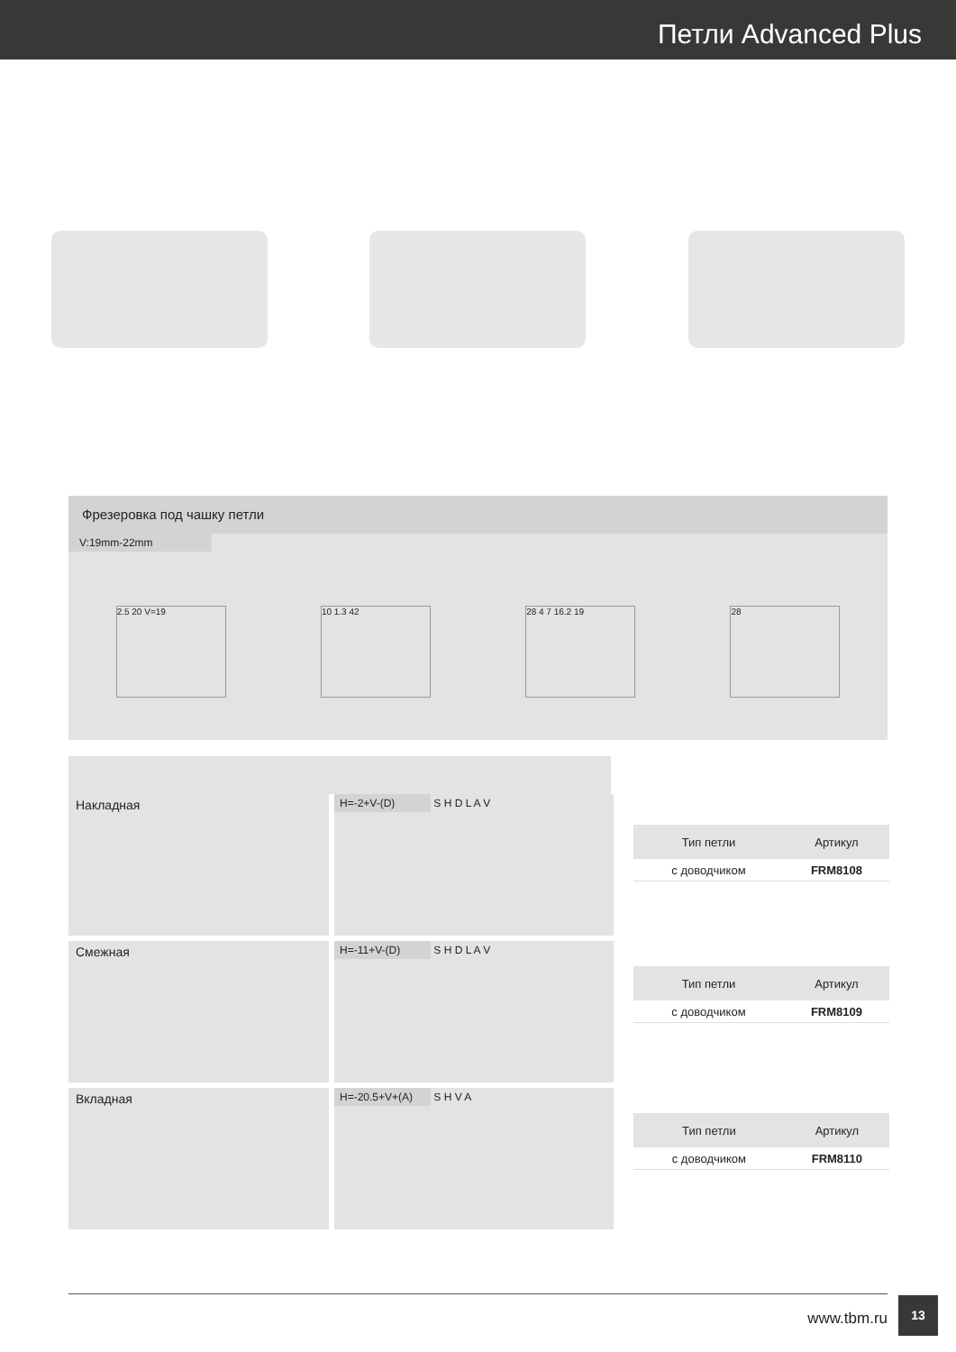Петли Advanced Plus
Фрезеровка под чашку петли
V:19mm-22mm
2.5 20 V=19 10 1.3 42 28 4 7 16.2 19 28
Накладная
H=-2+V-(D) S H D L A V
| Тип петли | Артикул |
| --- | --- |
| с доводчиком | FRM8108 |
Смежная
H=-11+V-(D) S H D L A V
| Тип петли | Артикул |
| --- | --- |
| с доводчиком | FRM8109 |
Вкладная
H=-20.5+V+(A) S H V A
| Тип петли | Артикул |
| --- | --- |
| с доводчиком | FRM8110 |
www.tbm.ru
13